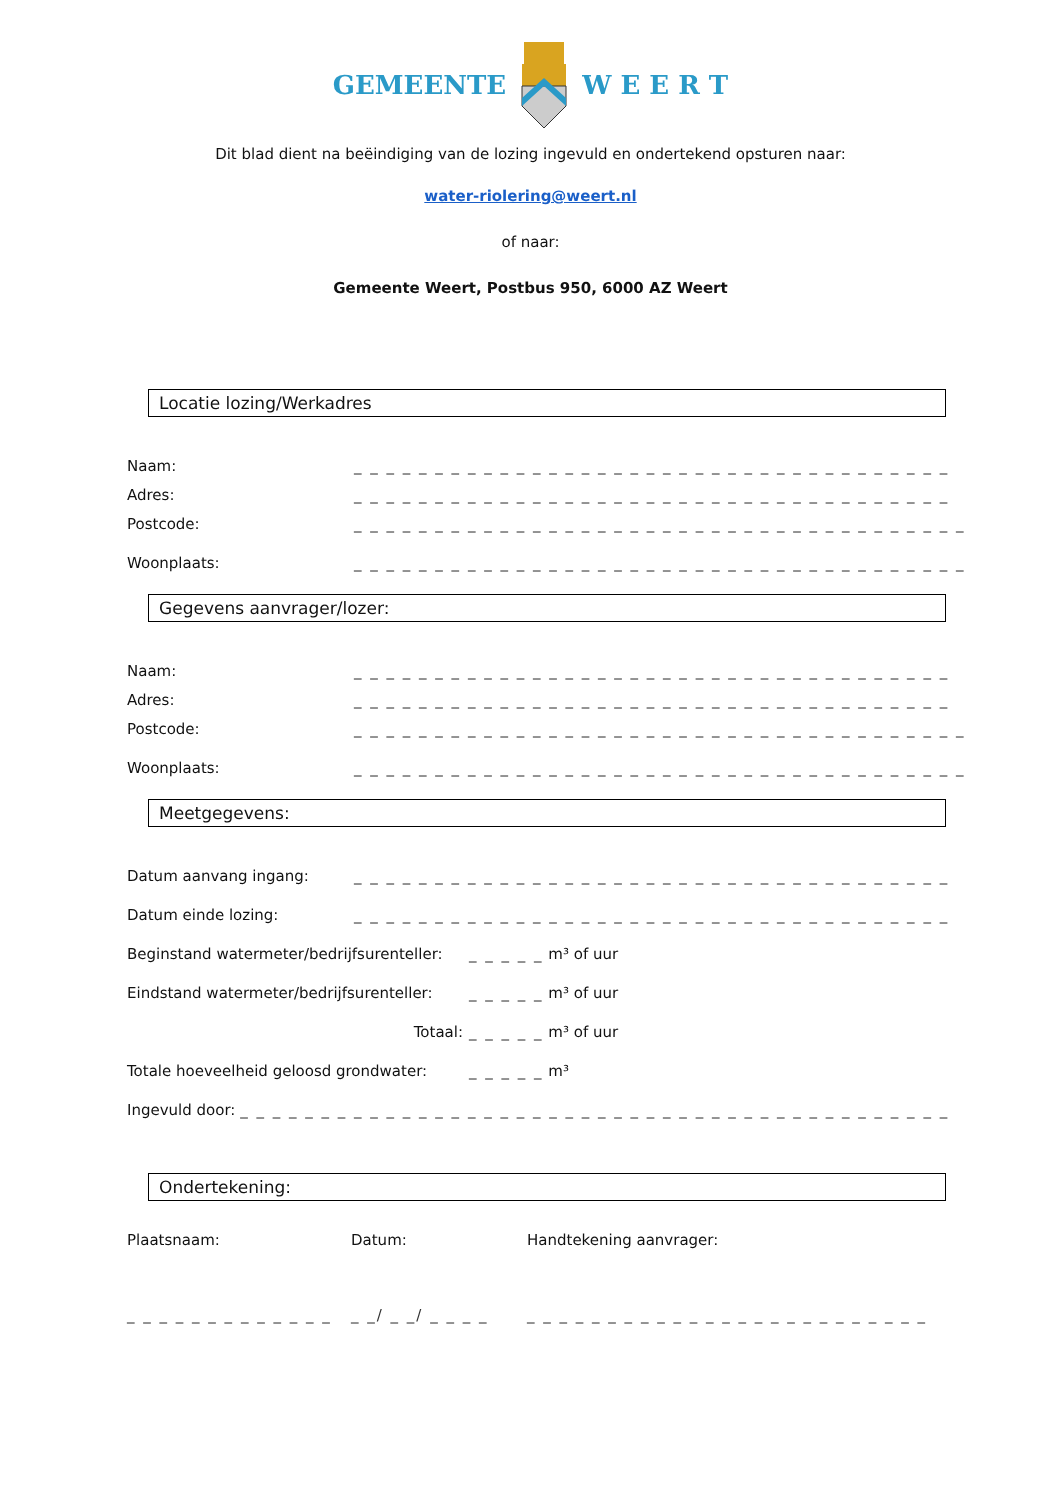GEMEENTEW E E R T
Dit blad dient na beëindiging van de lozing ingevuld en ondertekend opsturen naar:
water-riolering@weert.nl
of naar:
Gemeente Weert, Postbus 950, 6000 AZ Weert
Locatie lozing/Werkadres
Naam: _ _ _ _ _ _ _ _ _ _ _ _ _ _ _ _ _ _ _ _ _ _ _ _ _ _ _ _ _ _ _ _ _ _ _ _ _
Adres: _ _ _ _ _ _ _ _ _ _ _ _ _ _ _ _ _ _ _ _ _ _ _ _ _ _ _ _ _ _ _ _ _ _ _ _ _
Postcode: _ _ _ _ _ _ _ _ _ _ _ _ _ _ _ _ _ _ _ _ _ _ _ _ _ _ _ _ _ _ _ _ _ _ _ _ _ _
Woonplaats: _ _ _ _ _ _ _ _ _ _ _ _ _ _ _ _ _ _ _ _ _ _ _ _ _ _ _ _ _ _ _ _ _ _ _ _ _ _
Gegevens aanvrager/lozer:
Naam: _ _ _ _ _ _ _ _ _ _ _ _ _ _ _ _ _ _ _ _ _ _ _ _ _ _ _ _ _ _ _ _ _ _ _ _ _
Adres: _ _ _ _ _ _ _ _ _ _ _ _ _ _ _ _ _ _ _ _ _ _ _ _ _ _ _ _ _ _ _ _ _ _ _ _ _
Postcode: _ _ _ _ _ _ _ _ _ _ _ _ _ _ _ _ _ _ _ _ _ _ _ _ _ _ _ _ _ _ _ _ _ _ _ _ _ _
Woonplaats: _ _ _ _ _ _ _ _ _ _ _ _ _ _ _ _ _ _ _ _ _ _ _ _ _ _ _ _ _ _ _ _ _ _ _ _ _ _
Meetgegevens:
Datum aanvang ingang: _ _ _ _ _ _ _ _ _ _ _ _ _ _ _ _ _ _ _ _ _ _ _ _ _ _ _ _ _ _ _ _ _ _ _ _ _
Datum einde lozing: _ _ _ _ _ _ _ _ _ _ _ _ _ _ _ _ _ _ _ _ _ _ _ _ _ _ _ _ _ _ _ _ _ _ _ _ _
Beginstand watermeter/bedrijfsurenteller:
_ _ _ _ _ m³ of uur
Eindstand watermeter/bedrijfsurenteller:
_ _ _ _ _ m³ of uur
Totaal: _ _ _ _ _ m³ of uur
Totale hoeveelheid geloosd grondwater: _ _ _ _ _ m³
Ingevuld door: _ _ _ _ _ _ _ _ _ _ _ _ _ _ _ _ _ _ _ _ _ _ _ _ _ _ _ _ _ _ _ _ _ _ _ _ _ _ _ _ _ _ _ _
Ondertekening:
Plaatsnaam: Datum: Handtekening aanvrager:
_ _ _ _ _ _ _ _ _ _ _ _ _
_ _/ _ _/ _ _ _ _
_ _ _ _ _ _ _ _ _ _ _ _ _ _ _ _ _ _ _ _ _ _ _ _ _